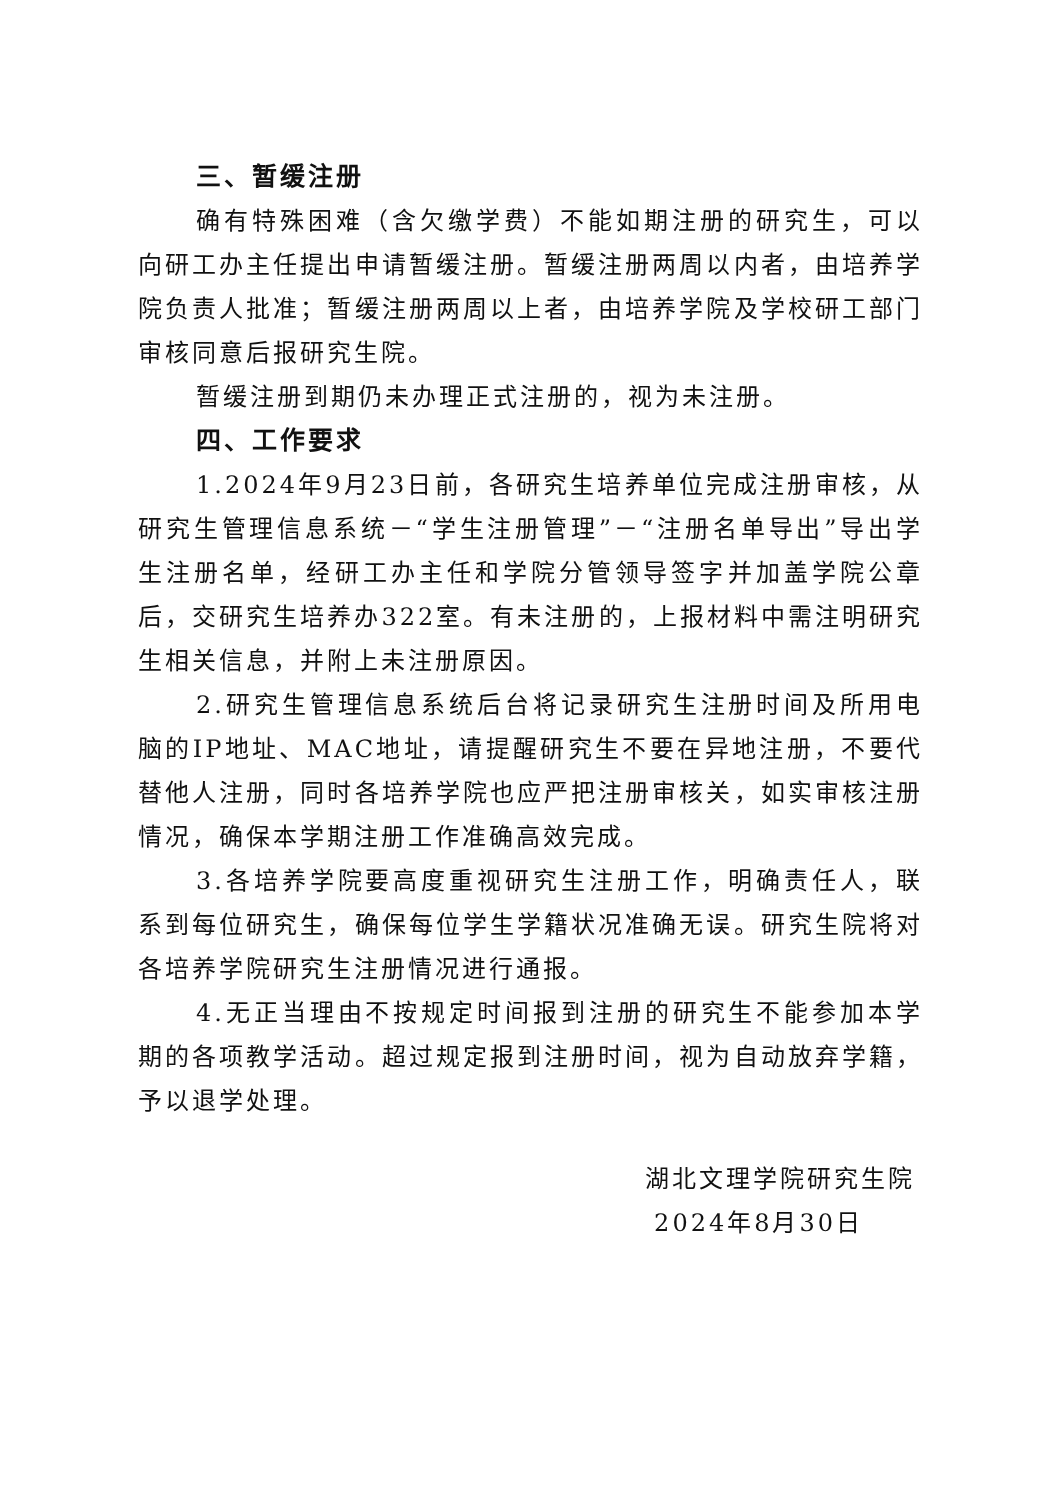三、暂缓注册
确有特殊困难（含欠缴学费）不能如期注册的研究生，可以向研工办主任提出申请暂缓注册。暂缓注册两周以内者，由培养学院负责人批准；暂缓注册两周以上者，由培养学院及学校研工部门审核同意后报研究生院。
暂缓注册到期仍未办理正式注册的，视为未注册。
四、工作要求
1.2024年9月23日前，各研究生培养单位完成注册审核，从研究生管理信息系统－“学生注册管理”－“注册名单导出”导出学生注册名单，经研工办主任和学院分管领导签字并加盖学院公章后，交研究生培养办322室。有未注册的，上报材料中需注明研究生相关信息，并附上未注册原因。
2.研究生管理信息系统后台将记录研究生注册时间及所用电脑的IP地址、MAC地址，请提醒研究生不要在异地注册，不要代替他人注册，同时各培养学院也应严把注册审核关，如实审核注册情况，确保本学期注册工作准确高效完成。
3.各培养学院要高度重视研究生注册工作，明确责任人，联系到每位研究生，确保每位学生学籍状况准确无误。研究生院将对各培养学院研究生注册情况进行通报。
4.无正当理由不按规定时间报到注册的研究生不能参加本学期的各项教学活动。超过规定报到注册时间，视为自动放弃学籍，予以退学处理。
湖北文理学院研究生院
2024年8月30日